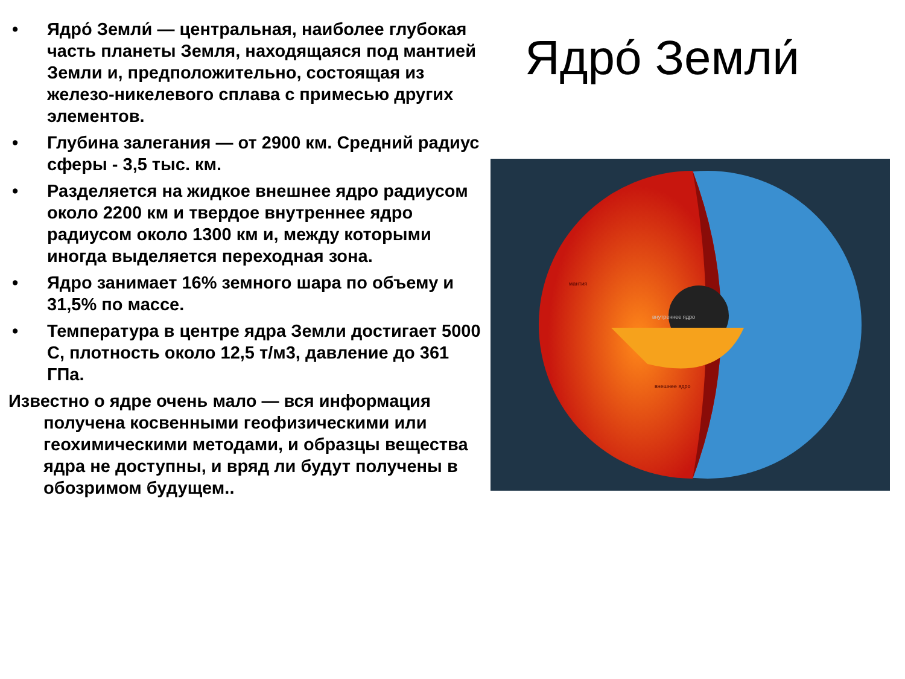• Ядро́ Земли́ — центральная, наиболее глубокая часть планеты Земля, находящаяся под мантией Земли и, предположительно, состоящая из железо-никелевого сплава с примесью других элементов.
• Глубина залегания — от 2900 км. Средний радиус сферы - 3,5 тыс. км.
• Разделяется на жидкое внешнее ядро радиусом около 2200 км и твердое внутреннее ядро радиусом около 1300 км и, между которыми иногда выделяется переходная зона.
• Ядро занимает 16% земного шара по объему и 31,5% по массе.
• Температура в центре ядра Земли достигает 5000 С, плотность около 12,5 т/м3, давление до 361 ГПа.
Известно о ядре очень мало — вся информация получена косвенными геофизическими или геохимическими методами, и образцы вещества ядра не доступны, и вряд ли будут получены в обозримом будущем..
Ядро́ Земли́
мантия
внешнее ядро
внутреннее ядро